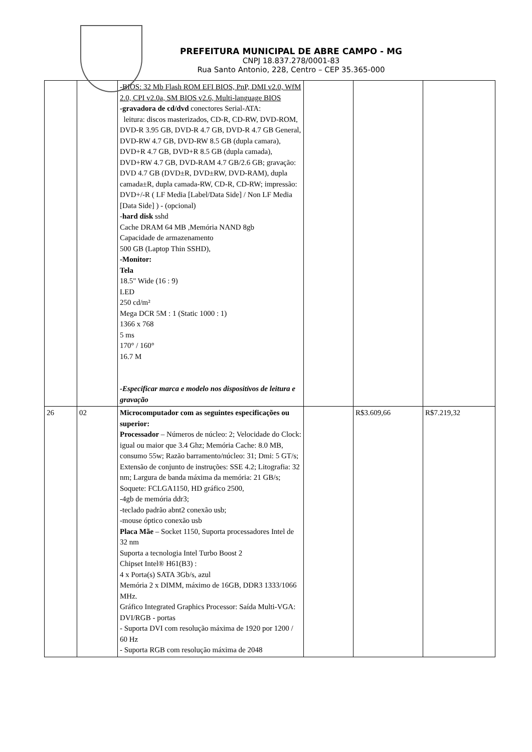PREFEITURA MUNICIPAL DE ABRE CAMPO - MG
CNPJ 18.837.278/0001-83
Rua Santo Antonio, 228, Centro – CEP 35.365-000
| | | -BIOS: 32 Mb Flash ROM EFI BIOS, PnP, DMI v2.0, WfM 2.0, CPI v2.0a, SM BIOS v2.6, Multi-language BIOS -gravadora de cd/dvd conectores Serial-ATA: leitura: discos masterizados, CD-R, CD-RW, DVD-ROM, DVD-R 3.95 GB, DVD-R 4.7 GB, DVD-R 4.7 GB General, DVD-RW 4.7 GB, DVD-RW 8.5 GB (dupla camara), DVD+R 4.7 GB, DVD+R 8.5 GB (dupla camada), DVD+RW 4.7 GB, DVD-RAM 4.7 GB/2.6 GB; gravação: DVD 4.7 GB (DVD±R, DVD±RW, DVD-RAM), dupla camada±R, dupla camada-RW, CD-R, CD-RW; impressão: DVD+/-R ( LF Media [Label/Data Side] / Non LF Media [Data Side] ) - (opcional) - hard disk sshd Cache DRAM 64 MB ,Memória NAND 8gb Capacidade de armazenamento 500 GB (Laptop Thin SSHD), -Monitor: Tela 18.5" Wide (16 : 9) LED 250 cd/m² Mega DCR 5M : 1 (Static 1000 : 1) 1366 x 768 5 ms 170° / 160° 16.7 M -Especificar marca e modelo nos dispositivos de leitura e gravação | | | |
| 26 | 02 | Microcomputador com as seguintes especificações ou superior: Processador – Números de núcleo: 2; Velocidade do Clock: igual ou maior que 3.4 Ghz; Memória Cache: 8.0 MB, consumo 55w; Razão barramento/núcleo: 31; Dmi: 5 GT/s; Extensão de conjunto de instruções: SSE 4.2; Litografia: 32 nm; Largura de banda máxima da memória: 21 GB/s; Soquete: FCLGA1150, HD gráfico 2500, -4gb de memória ddr3; -teclado padrão abnt2 conexão usb; -mouse óptico conexão usb Placa Mãe – Socket 1150, Suporta processadores Intel de 32 nm Suporta a tecnologia Intel Turbo Boost 2 Chipset Intel® H61(B3) : 4 x Porta(s) SATA 3Gb/s, azul Memória 2 x DIMM, máximo de 16GB, DDR3 1333/1066 MHz. Gráfico Integrated Graphics Processor: Saída Multi-VGA: DVI/RGB - portas - Suporta DVI com resolução máxima de 1920 por 1200 / 60 Hz - Suporta RGB com resolução máxima de 2048 | | R$3.609,66 | R$7.219,32 |